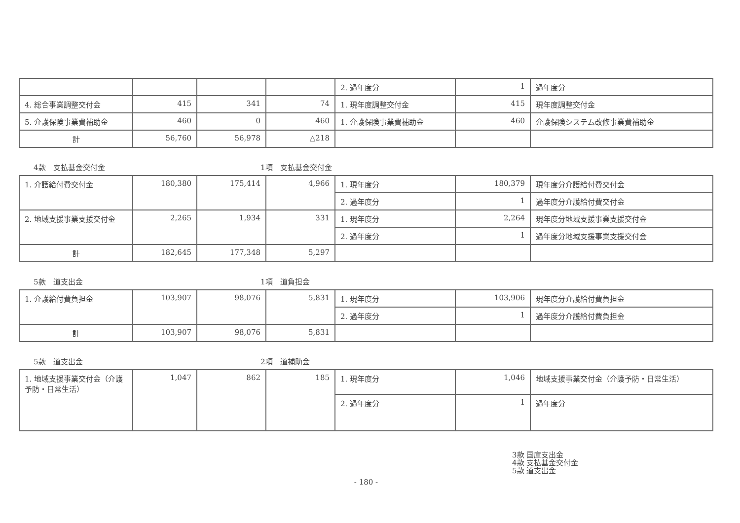| | | | | 2. 過年度分 | 1 | 過年度分 |
| 4. 総合事業調整交付金 | 415 | 341 | 74 | 1. 現年度調整交付金 | 415 | 現年度調整交付金 |
| 5. 介護保険事業費補助金 | 460 | 0 | 460 | 1. 介護保険事業費補助金 | 460 | 介護保険システム改修事業費補助金 |
| 計 | 56,760 | 56,978 | △218 | | | |
4款　支払基金交付金 1項　支払基金交付金
| 1. 介護給付費交付金 | 180,380 | 175,414 | 4,966 | 1. 現年度分 | 180,379 | 現年度分介護給付費交付金 |
| | | | | 2. 過年度分 | 1 | 過年度分介護給付費交付金 |
| 2. 地域支援事業支援交付金 | 2,265 | 1,934 | 331 | 1. 現年度分 | 2,264 | 現年度分地域支援事業支援交付金 |
| | | | | 2. 過年度分 | 1 | 過年度分地域支援事業支援交付金 |
| 計 | 182,645 | 177,348 | 5,297 | | | |
5款　道支出金 1項　道負担金
| 1. 介護給付費負担金 | 103,907 | 98,076 | 5,831 | 1. 現年度分 | 103,906 | 現年度分介護給付費負担金 |
| | | | | 2. 過年度分 | 1 | 過年度分介護給付費負担金 |
| 計 | 103,907 | 98,076 | 5,831 | | | |
5款　道支出金 2項　道補助金
| 1. 地域支援事業交付金（介護予防・日常生活） | 1,047 | 862 | 185 | 1. 現年度分 | 1,046 | 地域支援事業交付金（介護予防・日常生活） |
| | | | | 2. 過年度分 | 1 | 過年度分 |
3款 国庫支出金
4款 支払基金交付金
5款 道支出金
- 180 -